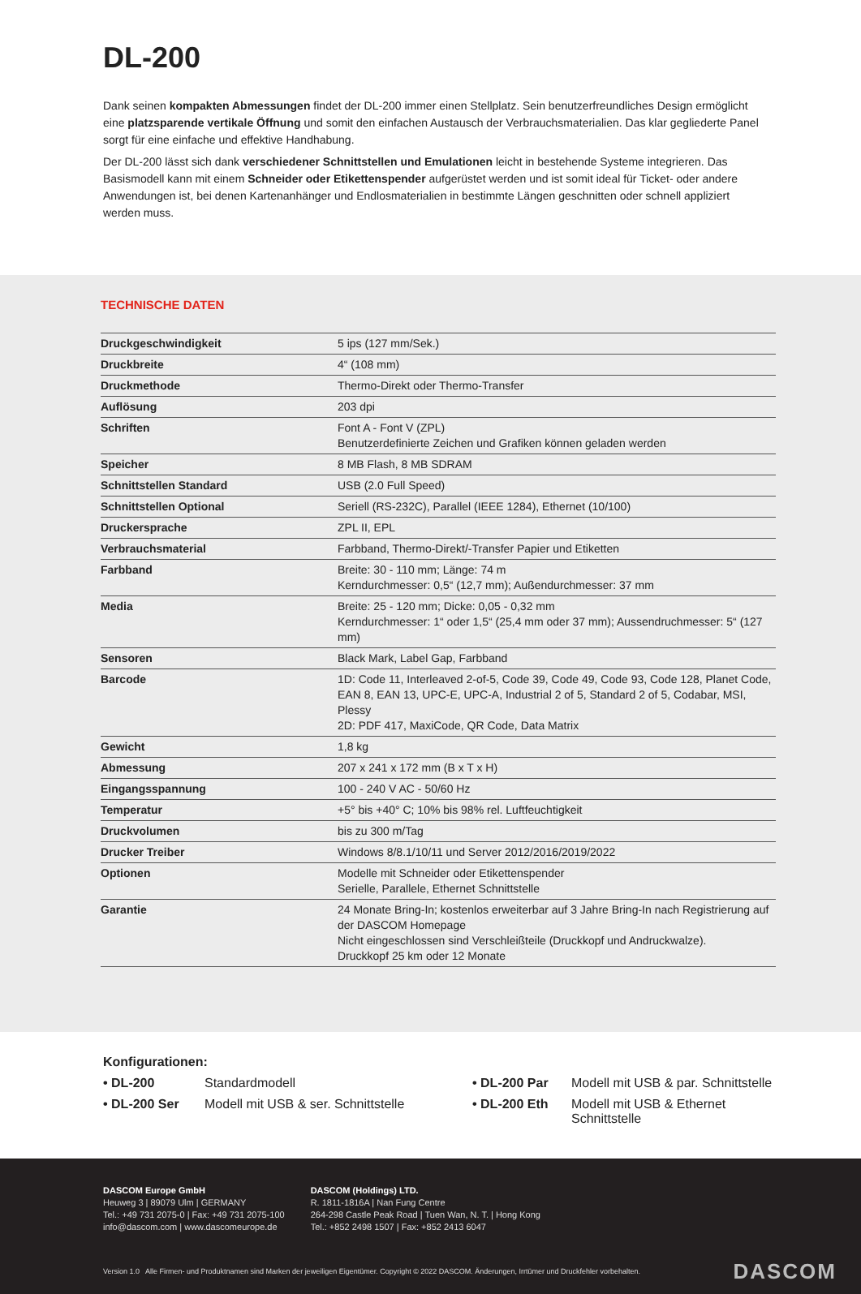DL-200
Dank seinen kompakten Abmessungen findet der DL-200 immer einen Stellplatz. Sein benutzerfreundliches Design ermöglicht eine platzsparende vertikale Öffnung und somit den einfachen Austausch der Verbrauchsmaterialien. Das klar gegliederte Panel sorgt für eine einfache und effektive Handhabung.
Der DL-200 lässt sich dank verschiedener Schnittstellen und Emulationen leicht in bestehende Systeme integrieren. Das Basismodell kann mit einem Schneider oder Etikettenspender aufgerüstet werden und ist somit ideal für Ticket- oder andere Anwendungen ist, bei denen Kartenanhänger und Endlosmaterialien in bestimmte Längen geschnitten oder schnell appliziert werden muss.
TECHNISCHE DATEN
| Druckgeschwindigkeit | 5 ips (127 mm/Sek.) |
| Druckbreite | 4“ (108 mm) |
| Druckmethode | Thermo-Direkt oder Thermo-Transfer |
| Auflösung | 203 dpi |
| Schriften | Font A - Font V (ZPL) Benutzerdefinierte Zeichen und Grafiken können geladen werden |
| Speicher | 8 MB Flash, 8 MB SDRAM |
| Schnittstellen Standard | USB (2.0 Full Speed) |
| Schnittstellen Optional | Seriell (RS-232C), Parallel (IEEE 1284), Ethernet (10/100) |
| Druckersprache | ZPL II, EPL |
| Verbrauchsmaterial | Farbband, Thermo-Direkt/-Transfer Papier und Etiketten |
| Farbband | Breite: 30 - 110 mm; Länge: 74 m Kerndurchmesser: 0,5“ (12,7 mm); Außendurchmesser: 37 mm |
| Media | Breite: 25 - 120 mm; Dicke: 0,05 - 0,32 mm Kerndurchmesser: 1“ oder 1,5“ (25,4 mm oder 37 mm); Aussendruchmesser: 5“ (127 mm) |
| Sensoren | Black Mark, Label Gap, Farbband |
| Barcode | 1D: Code 11, Interleaved 2-of-5, Code 39, Code 49, Code 93, Code 128, Planet Code, EAN 8, EAN 13, UPC-E, UPC-A, Industrial 2 of 5, Standard 2 of 5, Codabar, MSI, Plessy 2D: PDF 417, MaxiCode, QR Code, Data Matrix |
| Gewicht | 1,8 kg |
| Abmessung | 207 x 241 x 172 mm (B x T x H) |
| Eingangsspannung | 100 - 240 V AC - 50/60 Hz |
| Temperatur | +5° bis +40° C; 10% bis 98% rel. Luftfeuchtigkeit |
| Druckvolumen | bis zu 300 m/Tag |
| Drucker Treiber | Windows 8/8.1/10/11 und Server 2012/2016/2019/2022 |
| Optionen | Modelle mit Schneider oder Etikettenspender Serielle, Parallele, Ethernet Schnittstelle |
| Garantie | 24 Monate Bring-In; kostenlos erweiterbar auf 3 Jahre Bring-In nach Registrierung auf der DASCOM Homepage Nicht eingeschlossen sind Verschleißteile (Druckkopf und Andruckwalze). Druckkopf 25 km oder 12 Monate |
Konfigurationen:
• DL-200 Standardmodell • DL-200 Par Modell mit USB & par. Schnittstelle • DL-200 Ser Modell mit USB & ser. Schnittstelle • DL-200 Eth Modell mit USB & Ethernet Schnittstelle
DASCOM Europe GmbH
Heuweg 3 | 89079 Ulm | GERMANY
Tel.: +49 731 2075-0 | Fax: +49 731 2075-100
info@dascom.com | www.dascomeurope.de
DASCOM (Holdings) LTD.
R. 1811-1816A | Nan Fung Centre
264-298 Castle Peak Road | Tuen Wan, N. T. | Hong Kong
Tel.: +852 2498 1507 | Fax: +852 2413 6047
Version 1.0 Alle Firmen- und Produktnamen sind Marken der jeweiligen Eigentümer. Copyright © 2022 DASCOM. Änderungen, Irrtümer und Druckfehler vorbehalten. DASCOM